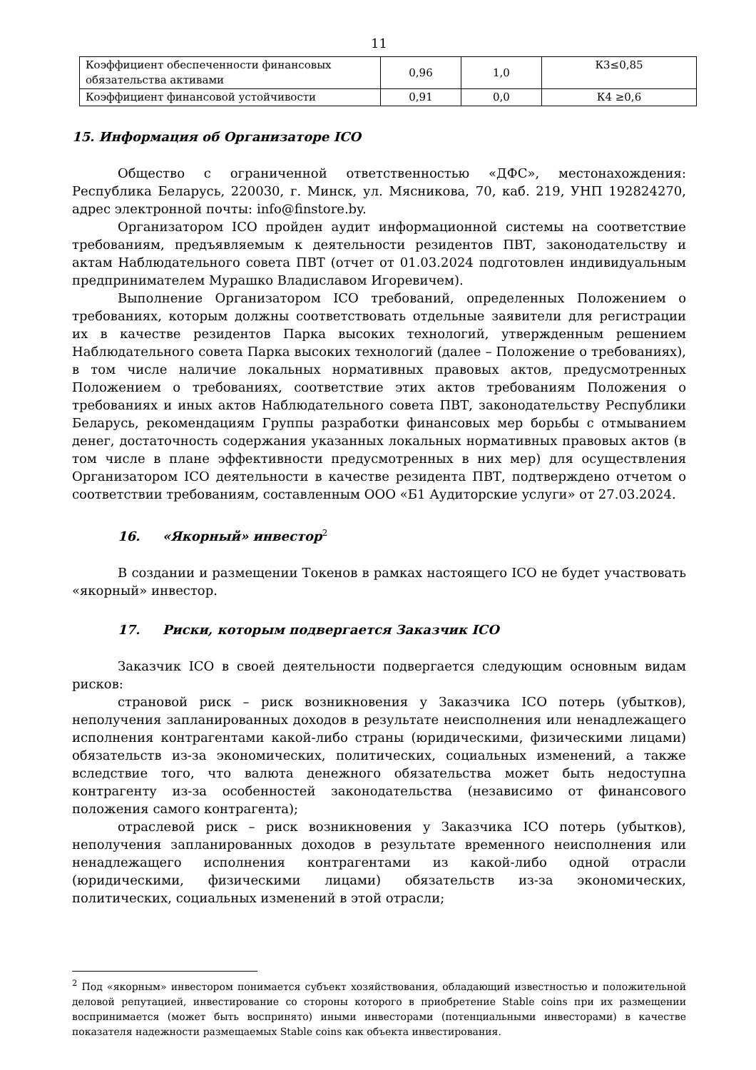11
| Коэффициент обеспеченности финансовых обязательства активами | 0,96 | 1,0 | К3≤0,85 |
| Коэффициент финансовой устойчивости | 0,91 | 0,0 | К4 ≥0,6 |
15. Информация об Организаторе ICO
Общество с ограниченной ответственностью «ДФС», местонахождения: Республика Беларусь, 220030, г. Минск, ул. Мясникова, 70, каб. 219, УНП 192824270, адрес электронной почты: info@finstore.by.
Организатором ICO пройден аудит информационной системы на соответствие требованиям, предъявляемым к деятельности резидентов ПВТ, законодательству и актам Наблюдательного совета ПВТ (отчет от 01.03.2024 подготовлен индивидуальным предпринимателем Мурашко Владиславом Игоревичем).
Выполнение Организатором ICO требований, определенных Положением о требованиях, которым должны соответствовать отдельные заявители для регистрации их в качестве резидентов Парка высоких технологий, утвержденным решением Наблюдательного совета Парка высоких технологий (далее – Положение о требованиях), в том числе наличие локальных нормативных правовых актов, предусмотренных Положением о требованиях, соответствие этих актов требованиям Положения о требованиях и иных актов Наблюдательного совета ПВТ, законодательству Республики Беларусь, рекомендациям Группы разработки финансовых мер борьбы с отмыванием денег, достаточность содержания указанных локальных нормативных правовых актов (в том числе в плане эффективности предусмотренных в них мер) для осуществления Организатором ICO деятельности в качестве резидента ПВТ, подтверждено отчетом о соответствии требованиям, составленным ООО «Б1 Аудиторские услуги» от 27.03.2024.
16. «Якорный» инвестор<sup>2</sup>
В создании и размещении Токенов в рамках настоящего ICO не будет участвовать «якорный» инвестор.
17. Риски, которым подвергается Заказчик ICO
Заказчик ICO в своей деятельности подвергается следующим основным видам рисков:
страновой риск – риск возникновения у Заказчика ICO потерь (убытков), неполучения запланированных доходов в результате неисполнения или ненадлежащего исполнения контрагентами какой-либо страны (юридическими, физическими лицами) обязательств из-за экономических, политических, социальных изменений, а также вследствие того, что валюта денежного обязательства может быть недоступна контрагенту из-за особенностей законодательства (независимо от финансового положения самого контрагента);
отраслевой риск – риск возникновения у Заказчика ICO потерь (убытков), неполучения запланированных доходов в результате временного неисполнения или ненадлежащего исполнения контрагентами из какой-либо одной отрасли (юридическими, физическими лицами) обязательств из-за экономических, политических, социальных изменений в этой отрасли;
<sup>2</sup> Под «якорным» инвестором понимается субъект хозяйствования, обладающий известностью и положительной деловой репутацией, инвестирование со стороны которого в приобретение Stable coins при их размещении воспринимается (может быть воспринято) иными инвесторами (потенциальными инвесторами) в качестве показателя надежности размещаемых Stable coins как объекта инвестирования.